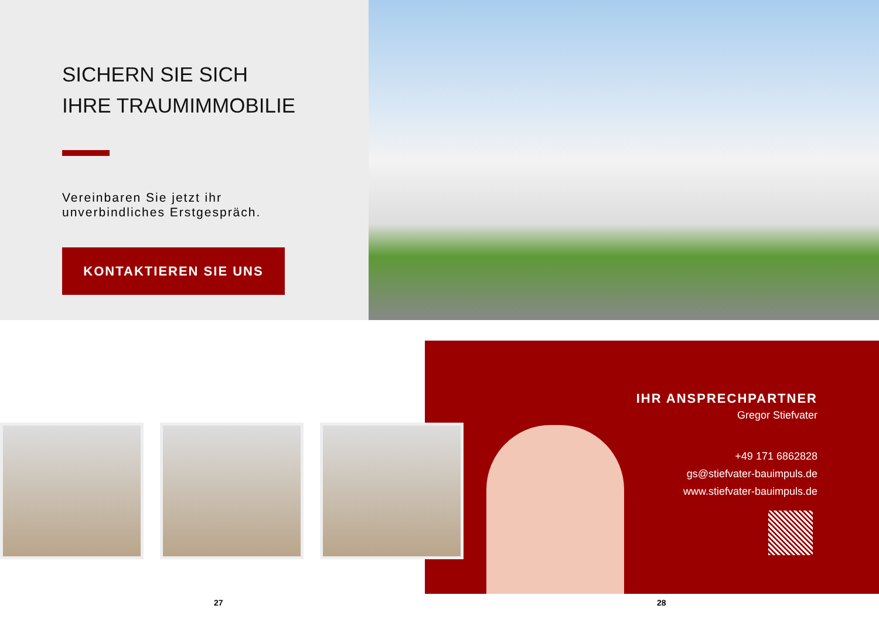SICHERN SIE SICH
IHRE TRAUMIMMOBILIE
Vereinbaren Sie jetzt ihr
unverbindliches Erstgespräch.
KONTAKTIEREN SIE UNS
IHR ANSPRECHPARTNER
Gregor Stiefvater
+49 171 6862828
gs@stiefvater-bauimpuls.de
www.stiefvater-bauimpuls.de
27 28